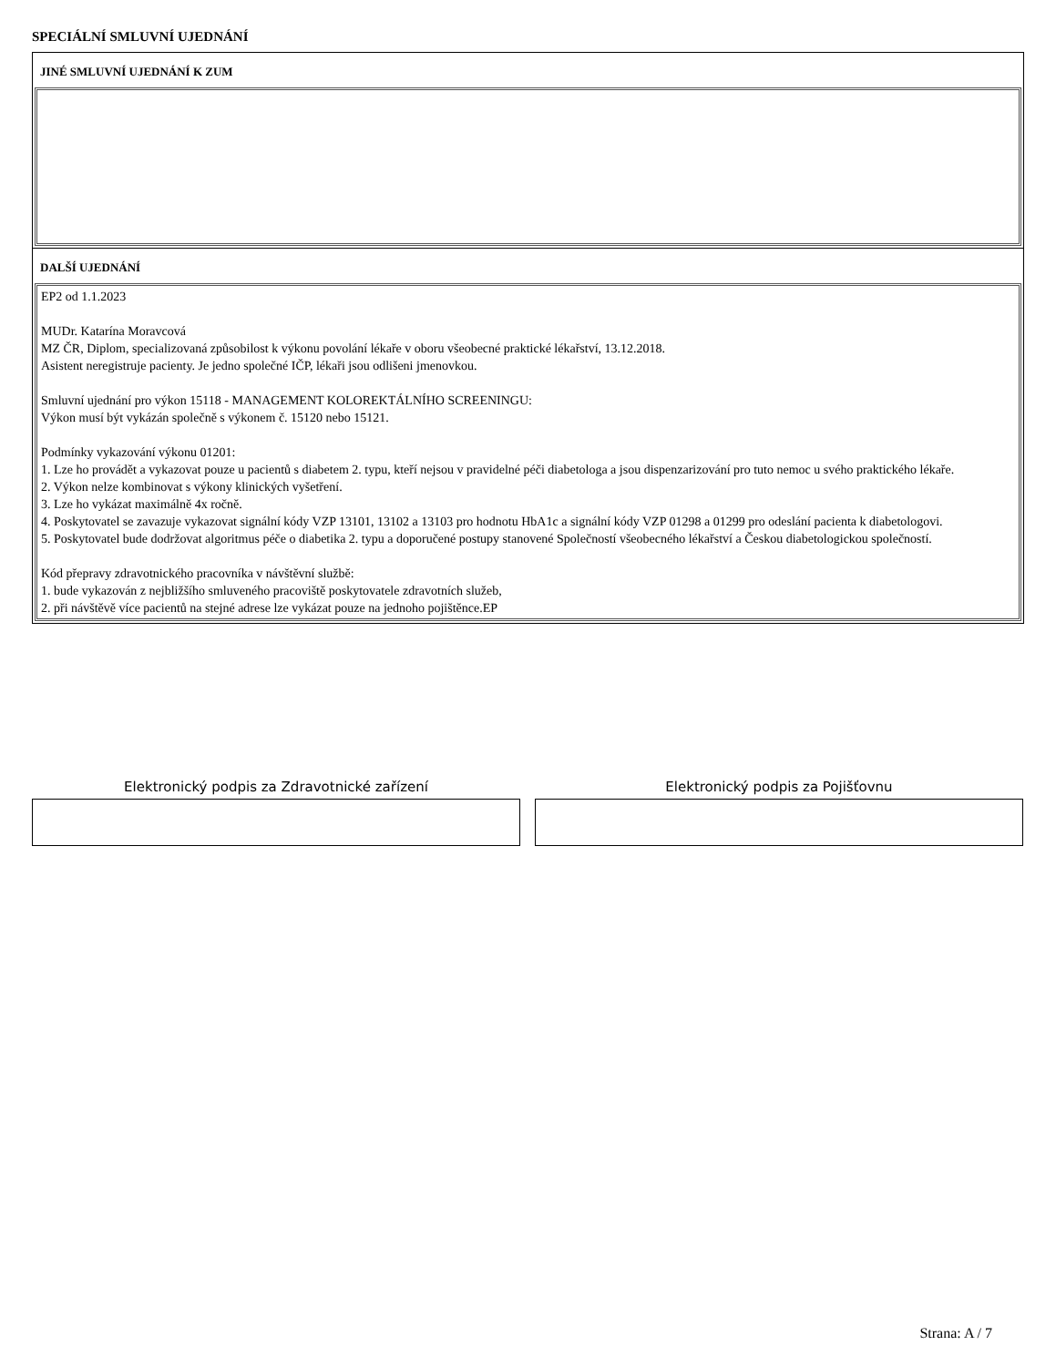SPECIÁLNÍ SMLUVNÍ UJEDNÁNÍ
JINÉ SMLUVNÍ UJEDNÁNÍ K ZUM
DALŠÍ UJEDNÁNÍ
EP2 od 1.1.2023
MUDr. Katarína Moravcová
MZ ČR, Diplom, specializovaná způsobilost k výkonu povolání lékaře v oboru všeobecné praktické lékařství, 13.12.2018.
Asistent neregistruje pacienty. Je jedno společné IČP, lékaři jsou odlišeni jmenovkou.
Smluvní ujednání pro výkon 15118 - MANAGEMENT KOLOREKTÁLNÍHO SCREENINGU:
Výkon musí být vykázán společně s výkonem č. 15120 nebo 15121.
Podmínky vykazování výkonu 01201:
1. Lze ho provádět a vykazovat pouze u pacientů s diabetem 2. typu, kteří nejsou v pravidelné péči diabetologa a jsou dispenzarizování pro tuto nemoc u svého praktického lékaře.
2. Výkon nelze kombinovat s výkony klinických vyšetření.
3. Lze ho vykázat maximálně 4x ročně.
4. Poskytovatel se zavazuje vykazovat signální kódy VZP 13101, 13102 a 13103 pro hodnotu HbA1c a signální kódy VZP 01298 a 01299 pro odeslání pacienta k diabetologovi.
5. Poskytovatel bude dodržovat algoritmus péče o diabetika 2. typu a doporučené postupy stanovené Společností všeobecného lékařství a Českou diabetologickou společností.
Kód přepravy zdravotnického pracovníka v návštěvní službě:
1. bude vykazován z nejbližšího smluveného pracoviště poskytovatele zdravotních služeb,
2. při návštěvě více pacientů na stejné adrese lze vykázat pouze na jednoho pojištěnce.EP
Elektronický podpis za Zdravotnické zařízení Elektronický podpis za Pojišťovnu
Strana: A / 7